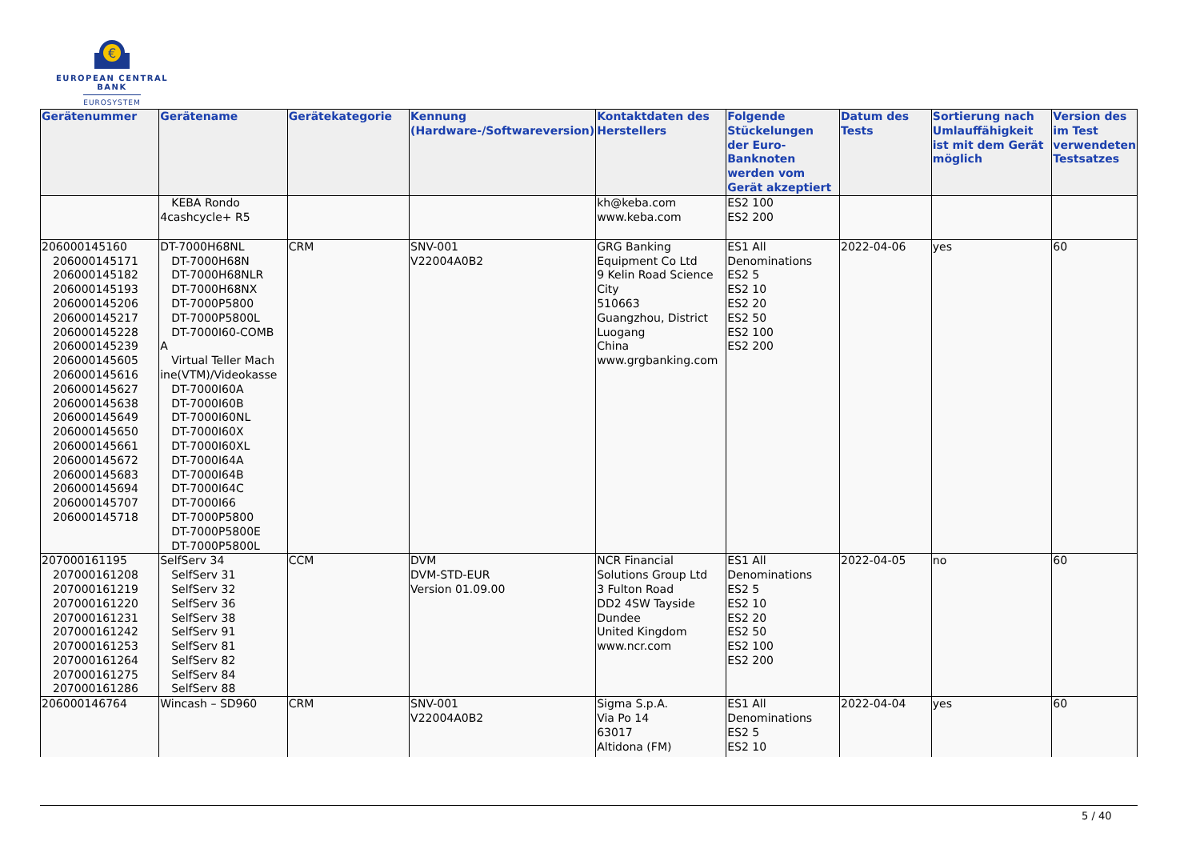€
EUROPEAN CENTRAL BANK
EUROSYSTEM
| Gerätenummer | Gerätename | Gerätekategorie | Kennung (Hardware-/Softwareversion) | Kontaktdaten des Herstellers | Folgende Stückelungen der Euro-Banknoten werden vom Gerät akzeptiert | Datum des Tests | Sortierung nach Umlauffähigkeit ist mit dem Gerät möglich | Version des im Test verwendeten Testsatzes |
| --- | --- | --- | --- | --- | --- | --- | --- | --- |
| | KEBA Rondo 4cashcycle+ R5 | | | kh@keba.com www.keba.com | ES2 100 ES2 200 | | | |
| 206000145160 206000145171 206000145182 206000145193 206000145206 206000145217 206000145228 206000145239 206000145605 206000145616 206000145627 206000145638 206000145649 206000145650 206000145661 206000145672 206000145683 206000145694 206000145707 206000145718 | DT-7000H68NL DT-7000H68N DT-7000H68NLR DT-7000H68NX DT-7000P5800 DT-7000P5800L DT-7000I60-COMB A Virtual Teller Mach ine(VTM)/Videokasse DT-7000I60A DT-7000I60B DT-7000I60NL DT-7000I60X DT-7000I60XL DT-7000I64A DT-7000I64B DT-7000I64C DT-7000I66 DT-7000P5800 DT-7000P5800E DT-7000P5800L | CRM | SNV-001 V22004A0B2 | GRG Banking Equipment Co Ltd 9 Kelin Road Science City 510663 Guangzhou, District Luogang China www.grgbanking.com | ES1 All Denominations ES2 5 ES2 10 ES2 20 ES2 50 ES2 100 ES2 200 | 2022-04-06 | yes | 60 |
| 207000161195 207000161208 207000161219 207000161220 207000161231 207000161242 207000161253 207000161264 207000161275 207000161286 | SelfServ 34 SelfServ 31 SelfServ 32 SelfServ 36 SelfServ 38 SelfServ 91 SelfServ 81 SelfServ 82 SelfServ 84 SelfServ 88 | CCM | DVM DVM-STD-EUR Version 01.09.00 | NCR Financial Solutions Group Ltd 3 Fulton Road DD2 4SW Tayside Dundee United Kingdom www.ncr.com | ES1 All Denominations ES2 5 ES2 10 ES2 20 ES2 50 ES2 100 ES2 200 | 2022-04-05 | no | 60 |
| 206000146764 | Wincash – SD960 | CRM | SNV-001 V22004A0B2 | Sigma S.p.A. Via Po 14 63017 Altidona (FM) | ES1 All Denominations ES2 5 ES2 10 | 2022-04-04 | yes | 60 |
5 / 40